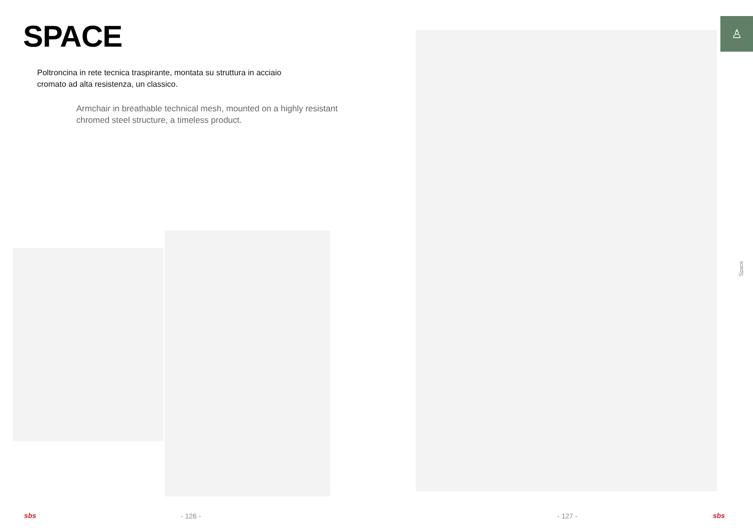SPACE
Poltroncina in rete tecnica traspirante, montata su struttura in acciaio cromato ad alta resistenza, un classico.
Armchair in breathable technical mesh, mounted on a highly resistant chromed steel structure, a timeless product.
sbs - 126 -
♙
Space
- 127 - sbs